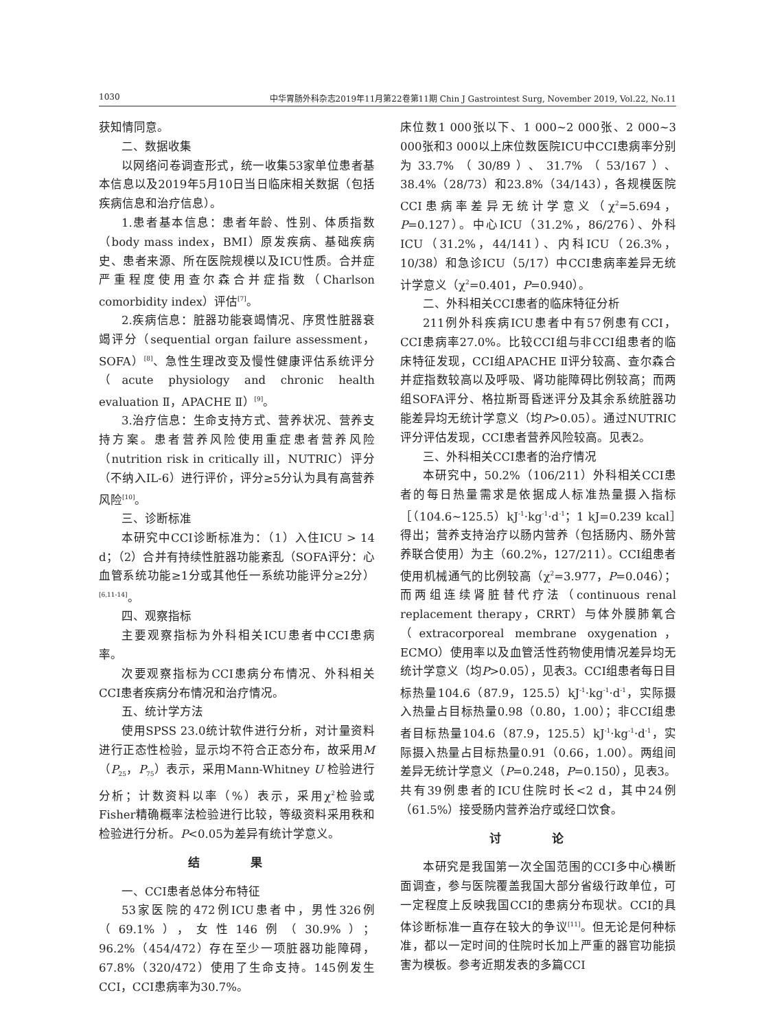1030 中华胃肠外科杂志2019年11月第22卷第11期 Chin J Gastrointest Surg, November 2019, Vol.22, No.11
获知情同意。
二、数据收集
以网络问卷调查形式，统一收集53家单位患者基本信息以及2019年5月10日当日临床相关数据（包括疾病信息和治疗信息）。
1.患者基本信息：患者年龄、性别、体质指数（body mass index，BMI）原发疾病、基础疾病史、患者来源、所在医院规模以及ICU性质。合并症严重程度使用查尔森合并症指数（Charlson comorbidity index）评估<sup>[7]</sup>。
2.疾病信息：脏器功能衰竭情况、序贯性脏器衰竭评分（sequential organ failure assessment，SOFA）<sup>[8]</sup>、急性生理改变及慢性健康评估系统评分（acute physiology and chronic health evaluation Ⅱ，APACHE Ⅱ）<sup>[9]</sup>。
3.治疗信息：生命支持方式、营养状况、营养支持方案。患者营养风险使用重症患者营养风险（nutrition risk in critically ill，NUTRIC）评分（不纳入IL-6）进行评价，评分≥5分认为具有高营养风险<sup>[10]</sup>。
三、诊断标准
本研究中CCI诊断标准为：（1）入住ICU > 14 d；（2）合并有持续性脏器功能紊乱（SOFA评分：心血管系统功能≥1分或其他任一系统功能评分≥2分）<sup>[6,11-14]</sup>。
四、观察指标
主要观察指标为外科相关ICU患者中CCI患病率。
次要观察指标为CCI患病分布情况、外科相关CCI患者疾病分布情况和治疗情况。
五、统计学方法
使用SPSS 23.0统计软件进行分析，对计量资料进行正态性检验，显示均不符合正态分布，故采用M（P<sub>25</sub>，P<sub>75</sub>）表示，采用Mann-Whitney U 检验进行分析；计数资料以率（%）表示，采用χ<sup>2</sup>检验或Fisher精确概率法检验进行比较，等级资料采用秩和检验进行分析。P<0.05为差异有统计学意义。
结 果
一、CCI患者总体分布特征
53家医院的472例ICU患者中，男性326例（69.1%），女性146例（30.9%）；96.2%（454/472）存在至少一项脏器功能障碍，67.8%（320/472）使用了生命支持。145例发生CCI，CCI患病率为30.7%。
床位数1 000张以下、1 000~2 000张、2 000~3 000张和3 000以上床位数医院ICU中CCI患病率分别为33.7%（30/89）、31.7%（53/167）、38.4%（28/73）和23.8%（34/143），各规模医院CCI患病率差异无统计学意义（χ<sup>2</sup>=5.694，P=0.127）。中心ICU（31.2%，86/276）、外科ICU（31.2%，44/141）、内科ICU（26.3%，10/38）和急诊ICU（5/17）中CCI患病率差异无统计学意义（χ<sup>2</sup>=0.401，P=0.940）。
二、外科相关CCI患者的临床特征分析
211例外科疾病ICU患者中有57例患有CCI，CCI患病率27.0%。比较CCI组与非CCI组患者的临床特征发现，CCI组APACHE Ⅱ评分较高、查尔森合并症指数较高以及呼吸、肾功能障碍比例较高；而两组SOFA评分、格拉斯哥昏迷评分及其余系统脏器功能差异均无统计学意义（均P>0.05）。通过NUTRIC评分评估发现，CCI患者营养风险较高。见表2。
三、外科相关CCI患者的治疗情况
本研究中，50.2%（106/211）外科相关CCI患者的每日热量需求是依据成人标准热量摄入指标［（104.6~125.5）kJ<sup>-1</sup>·kg<sup>-1</sup>·d<sup>-1</sup>；1 kJ=0.239 kcal］得出；营养支持治疗以肠内营养（包括肠内、肠外营养联合使用）为主（60.2%，127/211）。CCI组患者使用机械通气的比例较高（χ<sup>2</sup>=3.977，P=0.046）；而两组连续肾脏替代疗法（continuous renal replacement therapy，CRRT）与体外膜肺氧合（extracorporeal membrane oxygenation，ECMO）使用率以及血管活性药物使用情况差异均无统计学意义（均P>0.05），见表3。CCI组患者每日目标热量104.6（87.9，125.5）kJ<sup>-1</sup>·kg<sup>-1</sup>·d<sup>-1</sup>，实际摄入热量占目标热量0.98（0.80，1.00）；非CCI组患者目标热量104.6（87.9，125.5）kJ<sup>-1</sup>·kg<sup>-1</sup>·d<sup>-1</sup>，实际摄入热量占目标热量0.91（0.66，1.00）。两组间差异无统计学意义（P=0.248，P=0.150），见表3。共有39例患者的ICU住院时长<2 d，其中24例（61.5%）接受肠内营养治疗或经口饮食。
讨 论
本研究是我国第一次全国范围的CCI多中心横断面调查，参与医院覆盖我国大部分省级行政单位，可一定程度上反映我国CCI的患病分布现状。CCI的具体诊断标准一直存在较大的争议<sup>[11]</sup>。但无论是何种标准，都以一定时间的住院时长加上严重的器官功能损害为模板。参考近期发表的多篇CCI